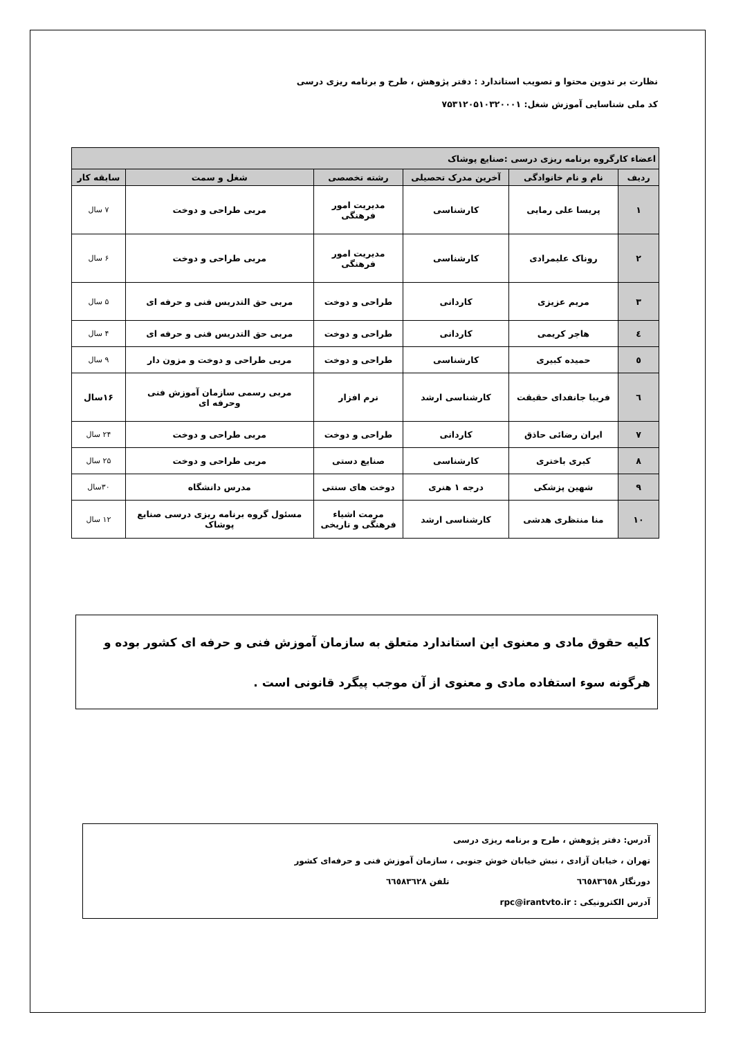نظارت بر تدوین محتوا و تصویب استاندارد : دفتر پژوهش ، طرح و برنامه ریزی درسی
کد ملی شناسایی آموزش شغل: ۷۵۳۱۲۰۵۱۰۳۲۰۰۰۱
| اعضاء کارگروه برنامه ریزی درسی :صنایع پوشاک | | | | | |
| ردیف | نام و نام خانوادگی | آخرین مدرک تحصیلی | رشته تخصصی | شغل و سمت | سابقه کار |
| ۱ | پریسا علی رمایی | کارشناسی | مدیریت امور فرهنگی | مربی طراحی و دوخت | ۷ سال |
| ۲ | روناک علیمرادی | کارشناسی | مدیریت امور فرهنگی | مربی طراحی و دوخت | ۶ سال |
| ۳ | مریم عزیزی | کاردانی | طراحی و دوخت | مربی حق التدریس فنی و حرفه ای | ۵ سال |
| ٤ | هاجر کریمی | کاردانی | طراحی و دوخت | مربی حق التدریس فنی و حرفه ای | ۴ سال |
| ٥ | حمیده کبیری | کارشناسی | طراحی و دوخت | مربی طراحی و دوخت و مزون دار | ۹ سال |
| ٦ | فریبا جانفدای حقیقت | کارشناسی ارشد | نرم افزار | مربی رسمی سازمان آموزش فنی وحرفه ای | ۱۶سال |
| ۷ | ایران رضائی حاذق | کاردانی | طراحی و دوخت | مربی طراحی و دوخت | ۲۴ سال |
| ۸ | کبری باختری | کارشناسی | صنایع دستی | مربی طراحی و دوخت | ۲۵ سال |
| ۹ | شهین پزشکی | درجه ۱ هنری | دوخت های سنتی | مدرس دانشگاه | ۳۰سال |
| ۱۰ | منا منتظری هدشی | کارشناسی ارشد | مرمت اشیاء فرهنگی و تاریخی | مسئول گروه برنامه ریزی درسی صنایع پوشاک | ۱۲ سال |
کلیه حقوق مادی و معنوی این استاندارد متعلق به سازمان آموزش فنی و حرفه ای کشور بوده و هرگونه سوء استفاده مادی و معنوی از آن موجب پیگرد قانونی است .
آدرس: دفتر پژوهش ، طرح و برنامه ریزی درسی
تهران ، خیابان آزادی ، نبش خیابان خوش جنوبی ، سازمان آموزش فنی و حرفه‌ای کشور
دورنگار ٦٦٥٨٣٦٥٨ تلفن ٦٦٥٨٣٦٢٨
آدرس الکترونیکی : rpc@irantvto.ir